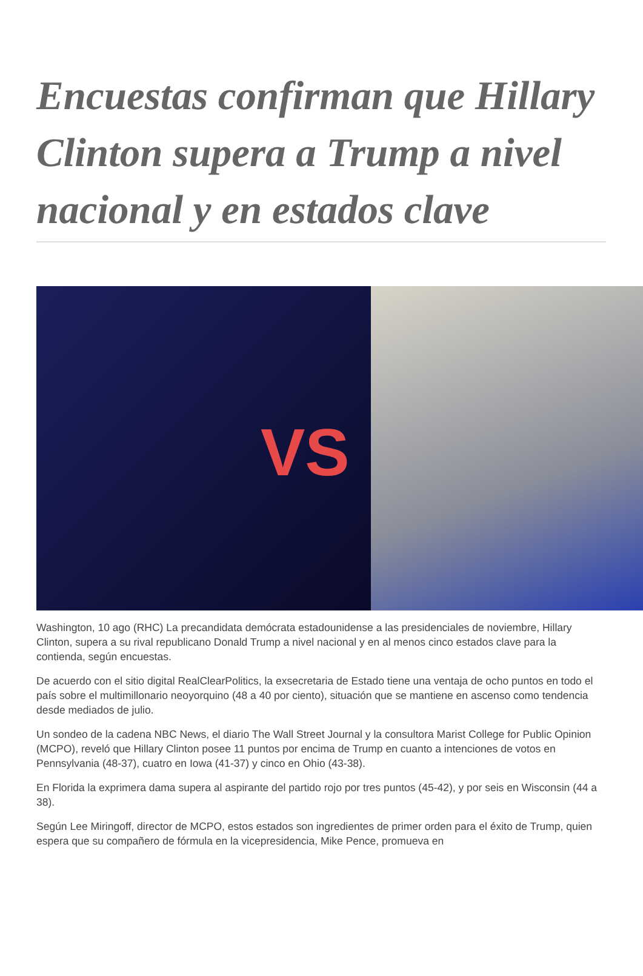Encuestas confirman que Hillary Clinton supera a Trump a nivel nacional y en estados clave
VS
Washington, 10 ago (RHC) La precandidata demócrata estadounidense a las presidenciales de noviembre, Hillary Clinton, supera a su rival republicano Donald Trump a nivel nacional y en al menos cinco estados clave para la contienda, según encuestas.
De acuerdo con el sitio digital RealClearPolitics, la exsecretaria de Estado tiene una ventaja de ocho puntos en todo el país sobre el multimillonario neoyorquino (48 a 40 por ciento), situación que se mantiene en ascenso como tendencia desde mediados de julio.
Un sondeo de la cadena NBC News, el diario The Wall Street Journal y la consultora Marist College for Public Opinion (MCPO), reveló que Hillary Clinton posee 11 puntos por encima de Trump en cuanto a intenciones de votos en Pennsylvania (48-37), cuatro en Iowa (41-37) y cinco en Ohio (43-38).
En Florida la exprimera dama supera al aspirante del partido rojo por tres puntos (45-42), y por seis en Wisconsin (44 a 38).
Según Lee Miringoff, director de MCPO, estos estados son ingredientes de primer orden para el éxito de Trump, quien espera que su compañero de fórmula en la vicepresidencia, Mike Pence, promueva en